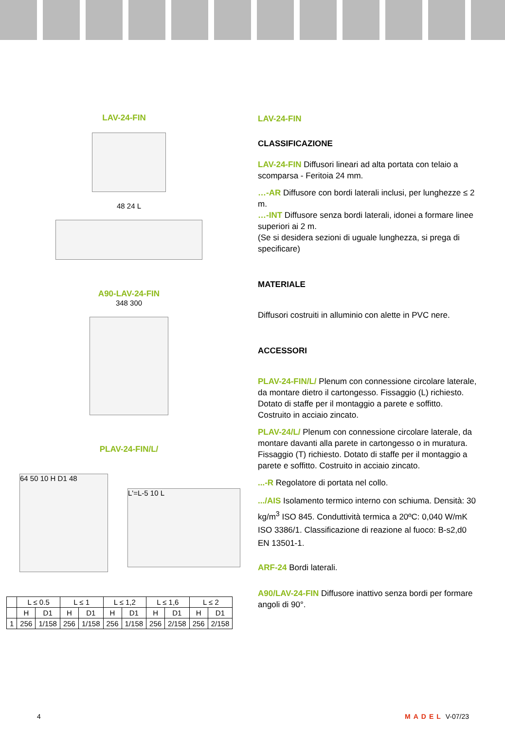LAV-24-FIN
48 24 L
A90-LAV-24-FIN
348 300
PLAV-24-FIN/L/
64 50 10 H D1 48
L'=L-5 10 L
| | L ≤ 0.5 | | L ≤ 1 | | L ≤ 1,2 | | L ≤ 1,6 | | L ≤ 2 | |
| | H | D1 | H | D1 | H | D1 | H | D1 | H | D1 |
| 1 | 256 | 1/158 | 256 | 1/158 | 256 | 1/158 | 256 | 2/158 | 256 | 2/158 |
LAV-24-FIN
CLASSIFICAZIONE
LAV-24-FIN Diffusori lineari ad alta portata con telaio a scomparsa - Feritoia 24 mm.
…-AR Diffusore con bordi laterali inclusi, per lunghezze ≤ 2 m.
…-INT Diffusore senza bordi laterali, idonei a formare linee superiori ai 2 m.
(Se si desidera sezioni di uguale lunghezza, si prega di specificare)
MATERIALE
Diffusori costruiti in alluminio con alette in PVC nere.
ACCESSORI
PLAV-24-FIN/L/ Plenum con connessione circolare laterale, da montare dietro il cartongesso. Fissaggio (L) richiesto. Dotato di staffe per il montaggio a parete e soffitto. Costruito in acciaio zincato.
PLAV-24/L/ Plenum con connessione circolare laterale, da montare davanti alla parete in cartongesso o in muratura. Fissaggio (T) richiesto. Dotato di staffe per il montaggio a parete e soffitto. Costruito in acciaio zincato.
...-R Regolatore di portata nel collo.
.../AIS Isolamento termico interno con schiuma. Densità: 30 kg/m<sup>3</sup> ISO 845. Conduttività termica a 20ºC: 0,040 W/mK ISO 3386/1. Classificazione di reazione al fuoco: B-s2,d0 EN 13501-1.
ARF-24 Bordi laterali.
A90/LAV-24-FIN Diffusore inattivo senza bordi per formare angoli di 90°.
4 MADEL V-07/23